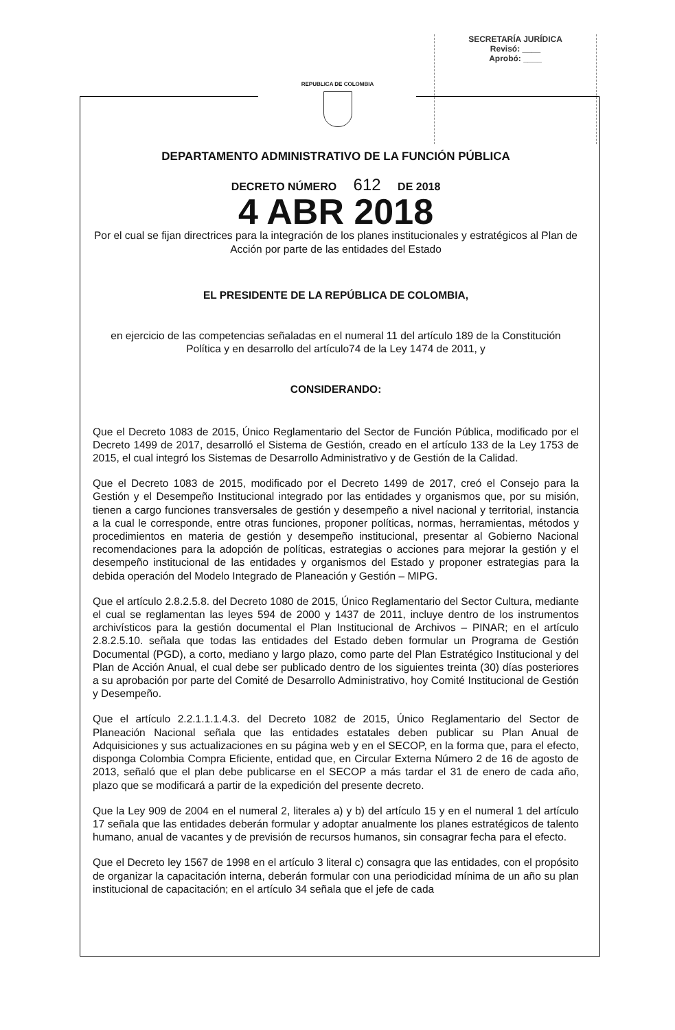SECRETARÍA JURÍDICA
Revisó: ____
Aprobó: ____
REPUBLICA DE COLOMBIA
DEPARTAMENTO ADMINISTRATIVO DE LA FUNCIÓN PÚBLICA
DECRETO NÚMERO 612 DE 2018
4 ABR 2018
Por el cual se fijan directrices para la integración de los planes institucionales y estratégicos al Plan de Acción por parte de las entidades del Estado
EL PRESIDENTE DE LA REPÚBLICA DE COLOMBIA,
en ejercicio de las competencias señaladas en el numeral 11 del artículo 189 de la Constitución Política y en desarrollo del artículo74 de la Ley 1474 de 2011, y
CONSIDERANDO:
Que el Decreto 1083 de 2015, Único Reglamentario del Sector de Función Pública, modificado por el Decreto 1499 de 2017, desarrolló el Sistema de Gestión, creado en el artículo 133 de la Ley 1753 de 2015, el cual integró los Sistemas de Desarrollo Administrativo y de Gestión de la Calidad.
Que el Decreto 1083 de 2015, modificado por el Decreto 1499 de 2017, creó el Consejo para la Gestión y el Desempeño Institucional integrado por las entidades y organismos que, por su misión, tienen a cargo funciones transversales de gestión y desempeño a nivel nacional y territorial, instancia a la cual le corresponde, entre otras funciones, proponer políticas, normas, herramientas, métodos y procedimientos en materia de gestión y desempeño institucional, presentar al Gobierno Nacional recomendaciones para la adopción de políticas, estrategias o acciones para mejorar la gestión y el desempeño institucional de las entidades y organismos del Estado y proponer estrategias para la debida operación del Modelo Integrado de Planeación y Gestión – MIPG.
Que el artículo 2.8.2.5.8. del Decreto 1080 de 2015, Único Reglamentario del Sector Cultura, mediante el cual se reglamentan las leyes 594 de 2000 y 1437 de 2011, incluye dentro de los instrumentos archivísticos para la gestión documental el Plan Institucional de Archivos – PINAR; en el artículo 2.8.2.5.10. señala que todas las entidades del Estado deben formular un Programa de Gestión Documental (PGD), a corto, mediano y largo plazo, como parte del Plan Estratégico Institucional y del Plan de Acción Anual, el cual debe ser publicado dentro de los siguientes treinta (30) días posteriores a su aprobación por parte del Comité de Desarrollo Administrativo, hoy Comité Institucional de Gestión y Desempeño.
Que el artículo 2.2.1.1.1.4.3. del Decreto 1082 de 2015, Único Reglamentario del Sector de Planeación Nacional señala que las entidades estatales deben publicar su Plan Anual de Adquisiciones y sus actualizaciones en su página web y en el SECOP, en la forma que, para el efecto, disponga Colombia Compra Eficiente, entidad que, en Circular Externa Número 2 de 16 de agosto de 2013, señaló que el plan debe publicarse en el SECOP a más tardar el 31 de enero de cada año, plazo que se modificará a partir de la expedición del presente decreto.
Que la Ley 909 de 2004 en el numeral 2, literales a) y b) del artículo 15 y en el numeral 1 del artículo 17 señala que las entidades deberán formular y adoptar anualmente los planes estratégicos de talento humano, anual de vacantes y de previsión de recursos humanos, sin consagrar fecha para el efecto.
Que el Decreto ley 1567 de 1998 en el artículo 3 literal c) consagra que las entidades, con el propósito de organizar la capacitación interna, deberán formular con una periodicidad mínima de un año su plan institucional de capacitación; en el artículo 34 señala que el jefe de cada